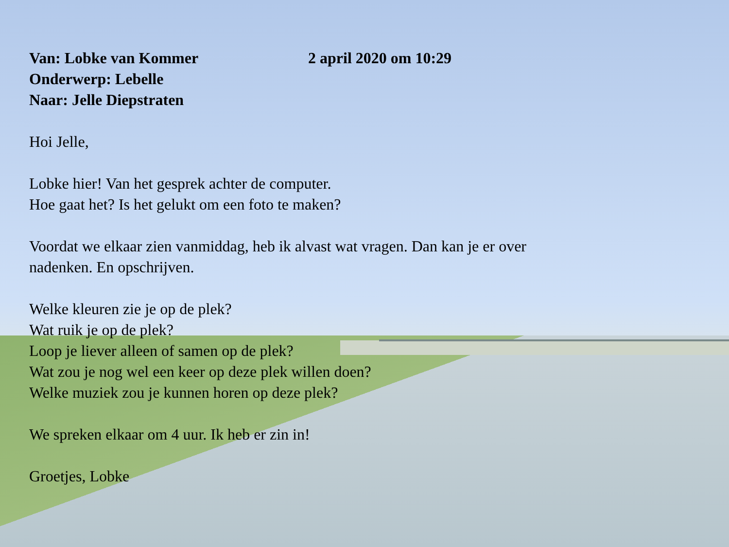Van: Lobke van Kommer 2 april 2020 om 10:29
Onderwerp: Lebelle
Naar: Jelle Diepstraten
Hoi Jelle,
Lobke hier! Van het gesprek achter de computer.
Hoe gaat het? Is het gelukt om een foto te maken?
Voordat we elkaar zien vanmiddag, heb ik alvast wat vragen. Dan kan je er over
nadenken. En opschrijven.
Welke kleuren zie je op de plek?
Wat ruik je op de plek?
Loop je liever alleen of samen op de plek?
Wat zou je nog wel een keer op deze plek willen doen?
Welke muziek zou je kunnen horen op deze plek?
We spreken elkaar om 4 uur. Ik heb er zin in!
Groetjes, Lobke